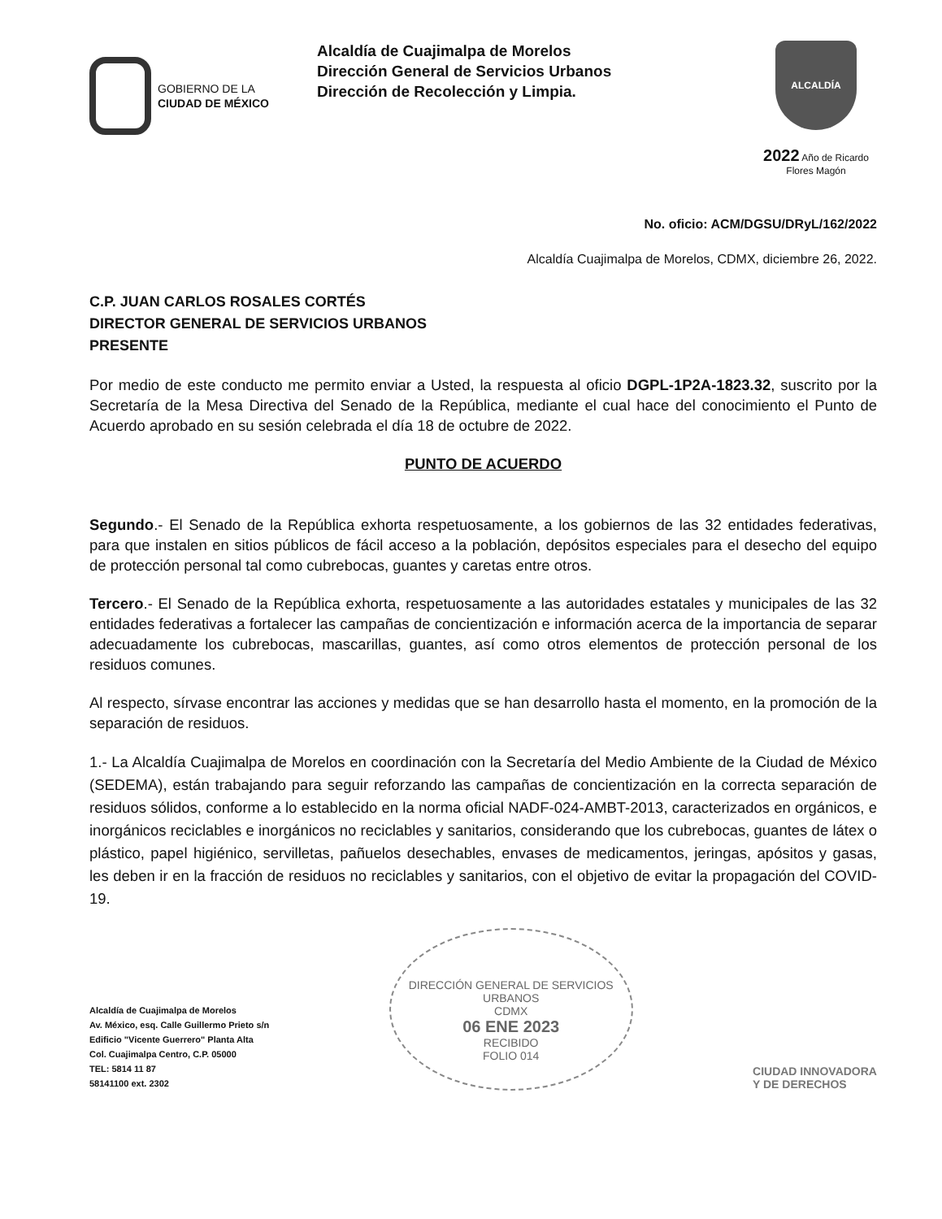GOBIERNO DE LA
CIUDAD DE MÉXICO
Alcaldía de Cuajimalpa de Morelos
Dirección General de Servicios Urbanos
Dirección de Recolección y Limpia.
ALCALDÍA
2022 Año de Ricardo Flores Magón
No. oficio: ACM/DGSU/DRyL/162/2022
Alcaldía Cuajimalpa de Morelos, CDMX, diciembre 26, 2022.
C.P. JUAN CARLOS ROSALES CORTÉS
DIRECTOR GENERAL DE SERVICIOS URBANOS
PRESENTE
Por medio de este conducto me permito enviar a Usted, la respuesta al oficio DGPL-1P2A-1823.32, suscrito por la Secretaría de la Mesa Directiva del Senado de la República, mediante el cual hace del conocimiento el Punto de Acuerdo aprobado en su sesión celebrada el día 18 de octubre de 2022.
PUNTO DE ACUERDO
Segundo.- El Senado de la República exhorta respetuosamente, a los gobiernos de las 32 entidades federativas, para que instalen en sitios públicos de fácil acceso a la población, depósitos especiales para el desecho del equipo de protección personal tal como cubrebocas, guantes y caretas entre otros.
Tercero.- El Senado de la República exhorta, respetuosamente a las autoridades estatales y municipales de las 32 entidades federativas a fortalecer las campañas de concientización e información acerca de la importancia de separar adecuadamente los cubrebocas, mascarillas, guantes, así como otros elementos de protección personal de los residuos comunes.
Al respecto, sírvase encontrar las acciones y medidas que se han desarrollo hasta el momento, en la promoción de la separación de residuos.
1.- La Alcaldía Cuajimalpa de Morelos en coordinación con la Secretaría del Medio Ambiente de la Ciudad de México (SEDEMA), están trabajando para seguir reforzando las campañas de concientización en la correcta separación de residuos sólidos, conforme a lo establecido en la norma oficial NADF-024-AMBT-2013, caracterizados en orgánicos, e inorgánicos reciclables e inorgánicos no reciclables y sanitarios, considerando que los cubrebocas, guantes de látex o plástico, papel higiénico, servilletas, pañuelos desechables, envases de medicamentos, jeringas, apósitos y gasas, les deben ir en la fracción de residuos no reciclables y sanitarios, con el objetivo de evitar la propagación del COVID-19.
Alcaldía de Cuajimalpa de Morelos
Av. México, esq. Calle Guillermo Prieto s/n
Edificio "Vicente Guerrero" Planta Alta
Col. Cuajimalpa Centro, C.P. 05000
TEL: 5814 11 87
58141100 ext. 2302
DIRECCIÓN GENERAL DE SERVICIOS URBANOS
CDMX
06 ENE 2023
RECIBIDO
FOLIO 014
CIUDAD INNOVADORA
Y DE DERECHOS